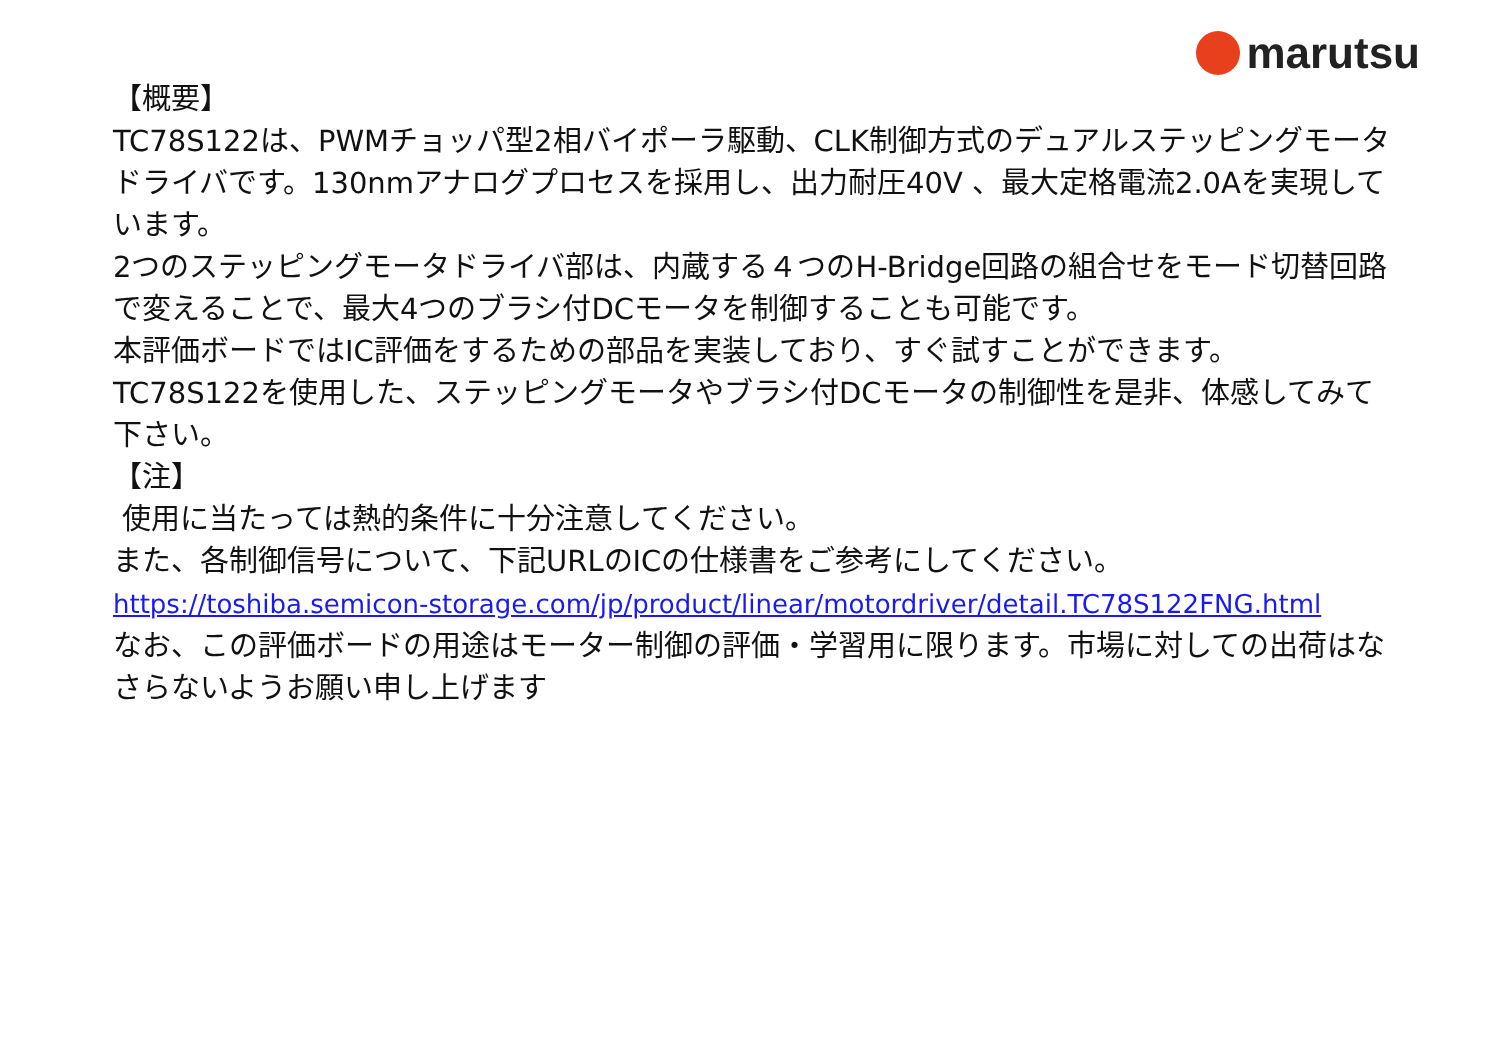marutsu
【概要】
TC78S122は、PWMチョッパ型2相バイポーラ駆動、CLK制御方式のデュアルステッピングモータドライバです。130nmアナログプロセスを採用し、出力耐圧40V 、最大定格電流2.0Aを実現しています。
2つのステッピングモータドライバ部は、内蔵する４つのH-Bridge回路の組合せをモード切替回路で変えることで、最大4つのブラシ付DCモータを制御することも可能です。
本評価ボードではIC評価をするための部品を実装しており、すぐ試すことができます。
TC78S122を使用した、ステッピングモータやブラシ付DCモータの制御性を是非、体感してみて下さい。
【注】
使用に当たっては熱的条件に十分注意してください。
また、各制御信号について、下記URLのICの仕様書をご参考にしてください。
https://toshiba.semicon-storage.com/jp/product/linear/motordriver/detail.TC78S122FNG.html
なお、この評価ボードの用途はモーター制御の評価・学習用に限ります。市場に対しての出荷はなさらないようお願い申し上げます